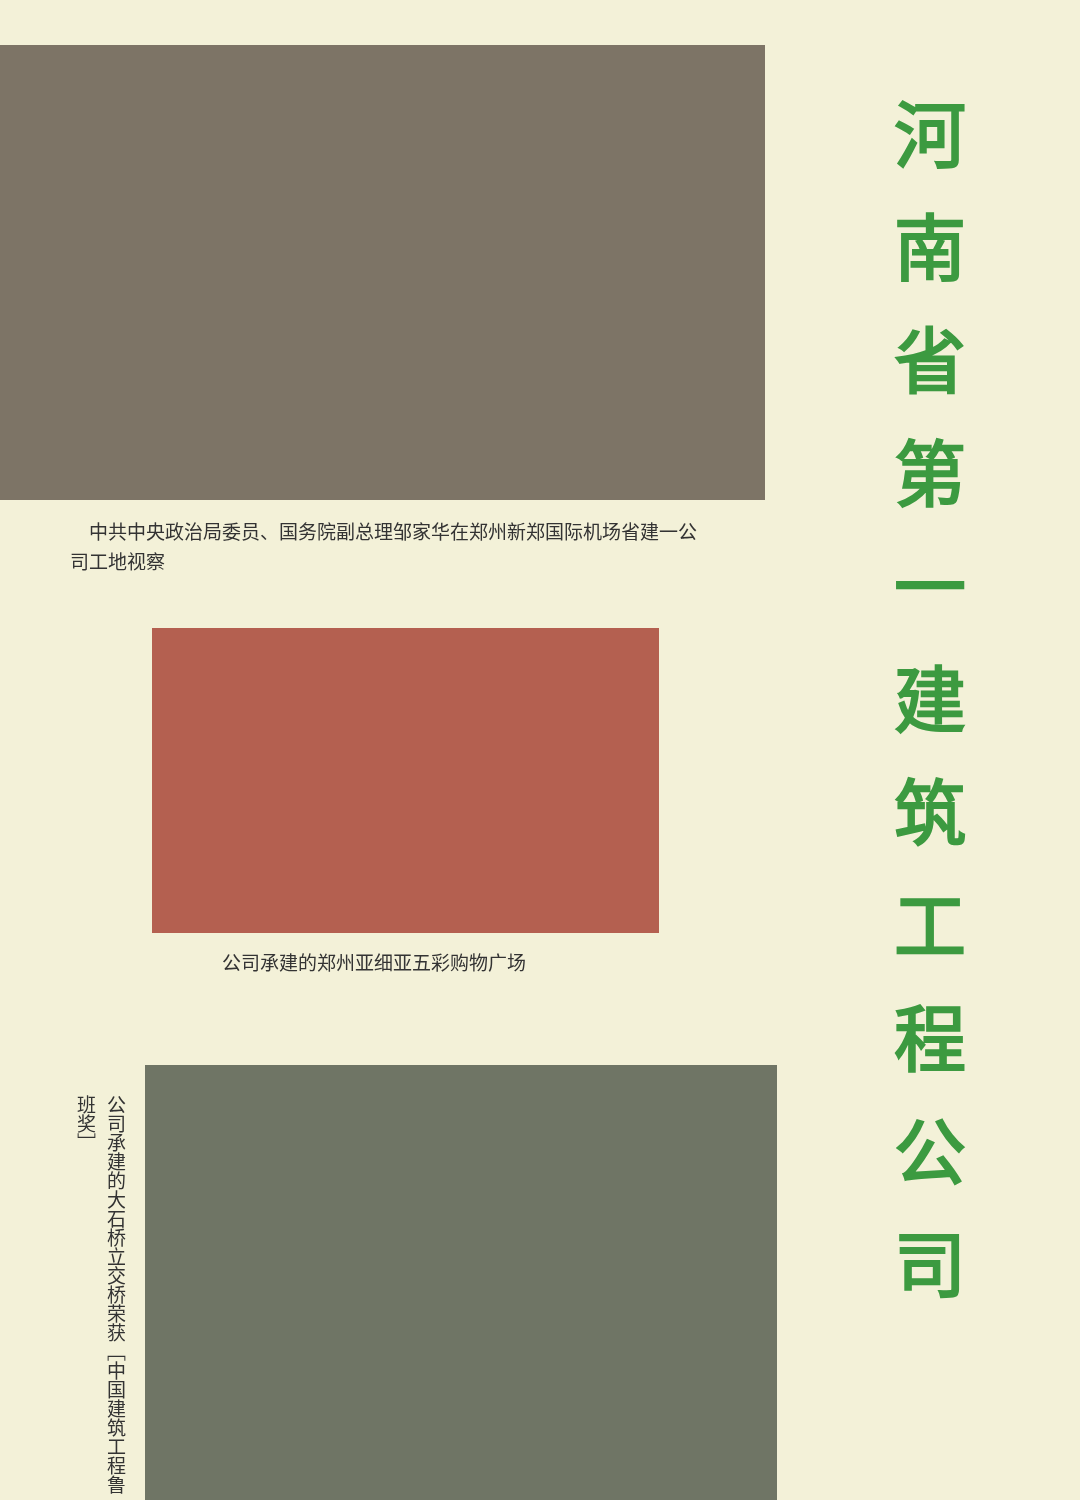中共中央政治局委员、国务院副总理邹家华在郑州新郑国际机场省建一公司工地视察
公司承建的郑州亚细亚五彩购物广场
公司承建的大石桥立交桥荣获［中国建筑工程鲁班奖］
河
南
省
第
一
建
筑
工
程
公
司